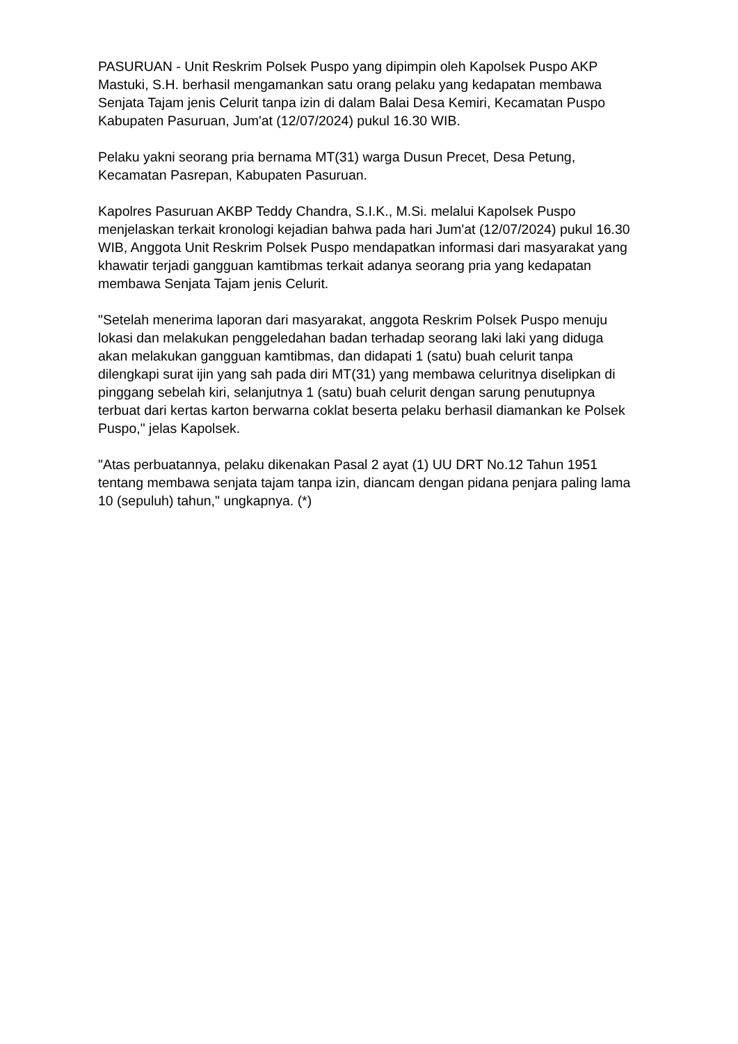PASURUAN - Unit Reskrim Polsek Puspo yang dipimpin oleh Kapolsek Puspo AKP Mastuki, S.H. berhasil mengamankan satu orang pelaku yang kedapatan membawa Senjata Tajam jenis Celurit tanpa izin di dalam Balai Desa Kemiri, Kecamatan Puspo Kabupaten Pasuruan, Jum'at (12/07/2024) pukul 16.30 WIB.
Pelaku yakni seorang pria bernama MT(31) warga Dusun Precet, Desa Petung, Kecamatan Pasrepan, Kabupaten Pasuruan.
Kapolres Pasuruan AKBP Teddy Chandra, S.I.K., M.Si. melalui Kapolsek Puspo menjelaskan terkait kronologi kejadian bahwa pada hari Jum'at (12/07/2024) pukul 16.30 WIB, Anggota Unit Reskrim Polsek Puspo mendapatkan informasi dari masyarakat yang khawatir terjadi gangguan kamtibmas terkait adanya seorang pria yang kedapatan membawa Senjata Tajam jenis Celurit.
"Setelah menerima laporan dari masyarakat, anggota Reskrim Polsek Puspo menuju lokasi dan melakukan penggeledahan badan terhadap seorang laki laki yang diduga akan melakukan gangguan kamtibmas, dan didapati 1 (satu) buah celurit tanpa dilengkapi surat ijin yang sah pada diri MT(31) yang membawa celuritnya diselipkan di pinggang sebelah kiri, selanjutnya 1 (satu) buah celurit dengan sarung penutupnya terbuat dari kertas karton berwarna coklat beserta pelaku berhasil diamankan ke Polsek Puspo," jelas Kapolsek.
"Atas perbuatannya, pelaku dikenakan Pasal 2 ayat (1) UU DRT No.12 Tahun 1951 tentang membawa senjata tajam tanpa izin, diancam dengan pidana penjara paling lama 10 (sepuluh) tahun," ungkapnya. (*)